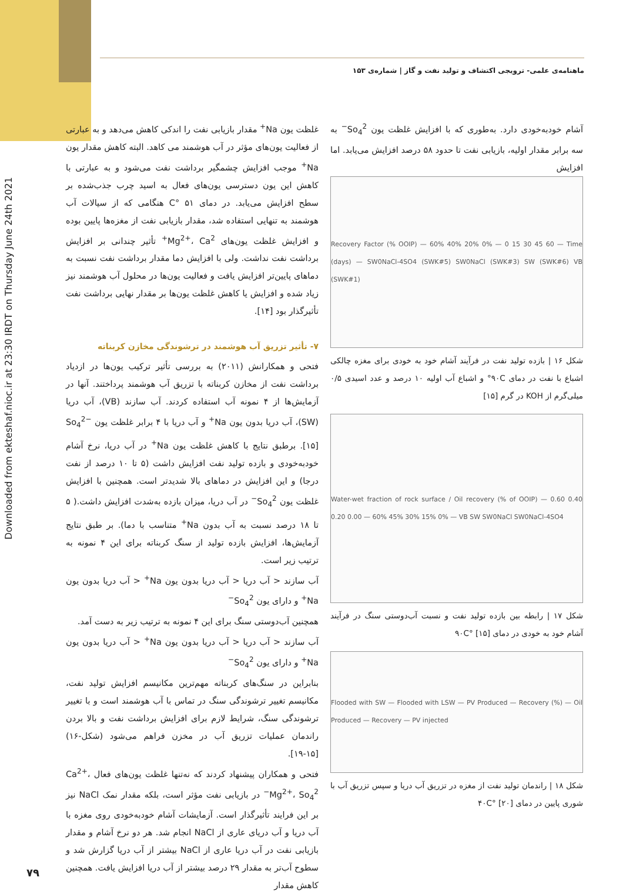ماهنامه‌ی علمی- ترویجی اکتشاف و تولید نفت و گاز | شماره‌ی ۱۵۳
Downloaded from ekteshaf.nioc.ir at 23:30 IRDT on Thursday June 24th 2021
آشام خودبه‌خودی دارد. به‌طوری که با افزایش غلظت یون So<sub>4</sub><sup>2−</sup> به سه برابر مقدار اولیه، بازیابی نفت تا حدود ۵۸ درصد افزایش می‌یابد. اما افزایش
Recovery Factor (% OOIP) — 60% 40% 20% 0% — 0 15 30 45 60 — Time (days) — SW0NaCl-4SO4 (SWK#5) SW0NaCl (SWK#3) SW (SWK#6) VB (SWK#1)
شکل ۱۶ | بازده تولید نفت در فرآیند آشام خود به خودی برای مغزه چالکی اشباع با نفت در دمای ۹۰C° و اشباع آب اولیه ۱۰ درصد و عدد اسیدی ۰/۵ میلی‌گرم از KOH در گرم [۱۵]
Water-wet fraction of rock surface / Oil recovery (% of OOIP) — 0.60 0.40 0.20 0.00 — 60% 45% 30% 15% 0% — VB SW SW0NaCl SW0NaCl-4SO4
شکل ۱۷ | رابطه بین بازده تولید نفت و نسبت آب‌دوستی سنگ در فرآیند آشام خود به خودی در دمای ۹۰C° [۱۵]
Flooded with SW — Flooded with LSW — PV Produced — Recovery (%) — Oil Produced — Recovery — PV injected
شکل ۱۸ | راندمان تولید نفت از مغزه در تزریق آب دریا و سپس تزریق آب با شوری پایین در دمای ۴۰C° [۲۰]
غلظت یون Na<sup>+</sup> مقدار بازیابی نفت را اندکی کاهش می‌دهد و به عبارتی از فعالیت یون‌های مؤثر در آب هوشمند می کاهد. البته کاهش مقدار یون Na<sup>+</sup> موجب افزایش چشمگیر برداشت نفت می‌شود و به عبارتی با کاهش این یون دسترسی یون‌های فعال به اسید چرب جذب‌شده بر سطح افزایش می‌یابد. در دمای ۵۱ °C هنگامی که از سیالات آب هوشمند به تنهایی استفاده شد، مقدار بازیابی نفت از مغزه‌ها پایین بوده و افزایش غلظت یون‌های Mg<sup>2+</sup>، Ca<sup>2+</sup> تأثیر چندانی بر افزایش برداشت نفت نداشت. ولی با افزایش دما مقدار برداشت نفت نسبت به دماهای پایین‌تر افزایش یافت و فعالیت یون‌ها در محلول آب هوشمند نیز زیاد شده و افزایش یا کاهش غلظت یون‌ها بر مقدار نهایی برداشت نفت تأثیرگذار بود [۱۴].
۷- تأثیر تزریق آب هوشمند در ترشوندگی مخازن کربناته
فتحی و همکارانش (۲۰۱۱) به بررسی تأثیر ترکیب یون‌ها در ازدیاد برداشت نفت از مخازن کربناته با تزریق آب هوشمند پرداختند. آنها در آزمایش‌ها از ۴ نمونه آب استفاده کردند. آب سازند (VB)، آب دریا (SW)، آب دریا بدون یون Na<sup>+</sup> و آب دریا با ۴ برابر غلظت یون So<sub>4</sub><sup>2−</sup> [۱۵]. برطبق نتایج با کاهش غلظت یون Na<sup>+</sup> در آب دریا، نرخ آشام خودبه‌خودی و بازده تولید نفت افزایش داشت (۵ تا ۱۰ درصد از نفت درجا) و این افزایش در دماهای بالا شدیدتر است. همچنین با افزایش غلظت یون So<sub>4</sub><sup>2−</sup> در آب دریا، میزان بازده به‌شدت افزایش داشت.( ۵ تا ۱۸ درصد نسبت به آب بدون Na<sup>+</sup> متناسب با دما). بر طبق نتایج آزمایش‌ها، افزایش بازده تولید از سنگ کربناته برای این ۴ نمونه به ترتیب زیر است.
آب سازند < آب دریا < آب دریا بدون یون Na<sup>+</sup> < آب دریا بدون یون Na<sup>+</sup> و دارای یون So<sub>4</sub><sup>2−</sup>
همچنین آب‌دوستی سنگ برای این ۴ نمونه به ترتیب زیر به دست آمد.
آب سازند < آب دریا < آب دریا بدون یون Na<sup>+</sup> < آب دریا بدون یون Na<sup>+</sup> و دارای یون So<sub>4</sub><sup>2−</sup>
بنابراین در سنگ‌های کربناته مهم‌ترین مکانیسم افزایش تولید نفت، مکانیسم تغییر ترشوندگی سنگ در تماس با آب هوشمند است و با تغییر ترشوندگی سنگ، شرایط لازم برای افزایش برداشت نفت و بالا بردن راندمان عملیات تزریق آب در مخزن فراهم می‌شود (شکل-۱۶) [۱۵-۱۹].
فتحی و همکاران پیشنهاد کردند که نه‌تنها غلظت یون‌های فعال Ca<sup>2+</sup>، Mg<sup>2+</sup>، So<sub>4</sub><sup>2−</sup> در بازیابی نفت مؤثر است، بلکه مقدار نمک NaCl نیز بر این فرایند تأثیرگذار است. آزمایشات آشام خودبه‌خودی روی مغزه با آب دریا و آب دریای عاری از NaCl انجام شد. هر دو نرخ آشام و مقدار بازیابی نفت در آب دریا عاری از NaCl بیشتر از آب دریا گزارش شد و سطوح آب‌تر به مقدار ۲۹ درصد بیشتر از آب دریا افزایش یافت. همچنین کاهش مقدار
۷۹